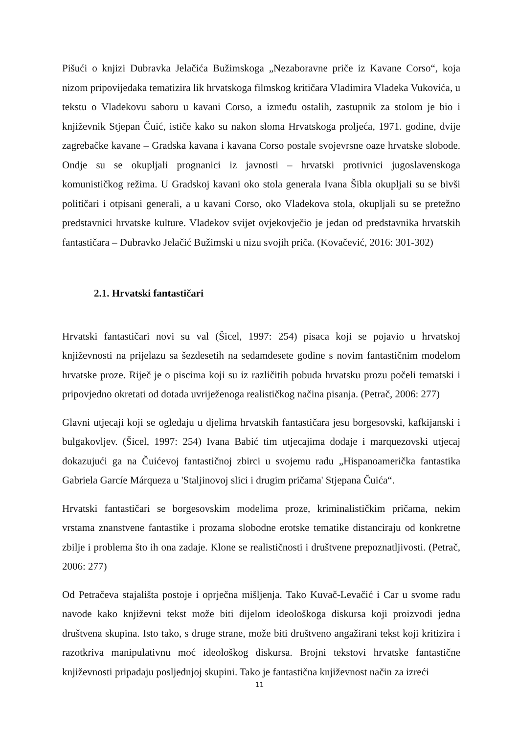Pišući o knjizi Dubravka Jelačića Bužimskoga „Nezaboravne priče iz Kavane Corso“, koja nizom pripovijedaka tematizira lik hrvatskoga filmskog kritičara Vladimira Vladeka Vukovića, u tekstu o Vladekovu saboru u kavani Corso, a između ostalih, zastupnik za stolom je bio i književnik Stjepan Čuić, ističe kako su nakon sloma Hrvatskoga proljeća, 1971. godine, dvije zagrebačke kavane – Gradska kavana i kavana Corso postale svojevrsne oaze hrvatske slobode. Ondje su se okupljali prognanici iz javnosti – hrvatski protivnici jugoslavenskoga komunističkog režima. U Gradskoj kavani oko stola generala Ivana Šibla okupljali su se bivši političari i otpisani generali, a u kavani Corso, oko Vladekova stola, okupljali su se pretežno predstavnici hrvatske kulture. Vladekov svijet ovjekovječio je jedan od predstavnika hrvatskih fantastičara – Dubravko Jelačić Bužimski u nizu svojih priča. (Kovačević, 2016: 301-302)
2.1. Hrvatski fantastičari
Hrvatski fantastičari novi su val (Šicel, 1997: 254) pisaca koji se pojavio u hrvatskoj književnosti na prijelazu sa šezdesetih na sedamdesete godine s novim fantastičnim modelom hrvatske proze. Riječ je o piscima koji su iz različitih pobuda hrvatsku prozu počeli tematski i pripovjedno okretati od dotada uvriježenoga realističkog načina pisanja. (Petrač, 2006: 277)
Glavni utjecaji koji se ogledaju u djelima hrvatskih fantastičara jesu borgesovski, kafkijanski i bulgakovljev. (Šicel, 1997: 254) Ivana Babić tim utjecajima dodaje i marquezovski utjecaj dokazujući ga na Čuićevoj fantastičnoj zbirci u svojemu radu „Hispanoamerička fantastika Gabriela Garcíe Márqueza u 'Staljinovoj slici i drugim pričama' Stjepana Čuića“.
Hrvatski fantastičari se borgesovskim modelima proze, kriminalističkim pričama, nekim vrstama znanstvene fantastike i prozama slobodne erotske tematike distanciraju od konkretne zbilje i problema što ih ona zadaje. Klone se realističnosti i društvene prepoznatljivosti. (Petrač, 2006: 277)
Od Petračeva stajališta postoje i oprječna mišljenja. Tako Kuvač-Levačić i Car u svome radu navode kako književni tekst može biti dijelom ideološkoga diskursa koji proizvodi jedna društvena skupina. Isto tako, s druge strane, može biti društveno angažirani tekst koji kritizira i razotkriva manipulativnu moć ideološkog diskursa. Brojni tekstovi hrvatske fantastične književnosti pripadaju posljednjoj skupini. Tako je fantastična književnost način za izreći
11